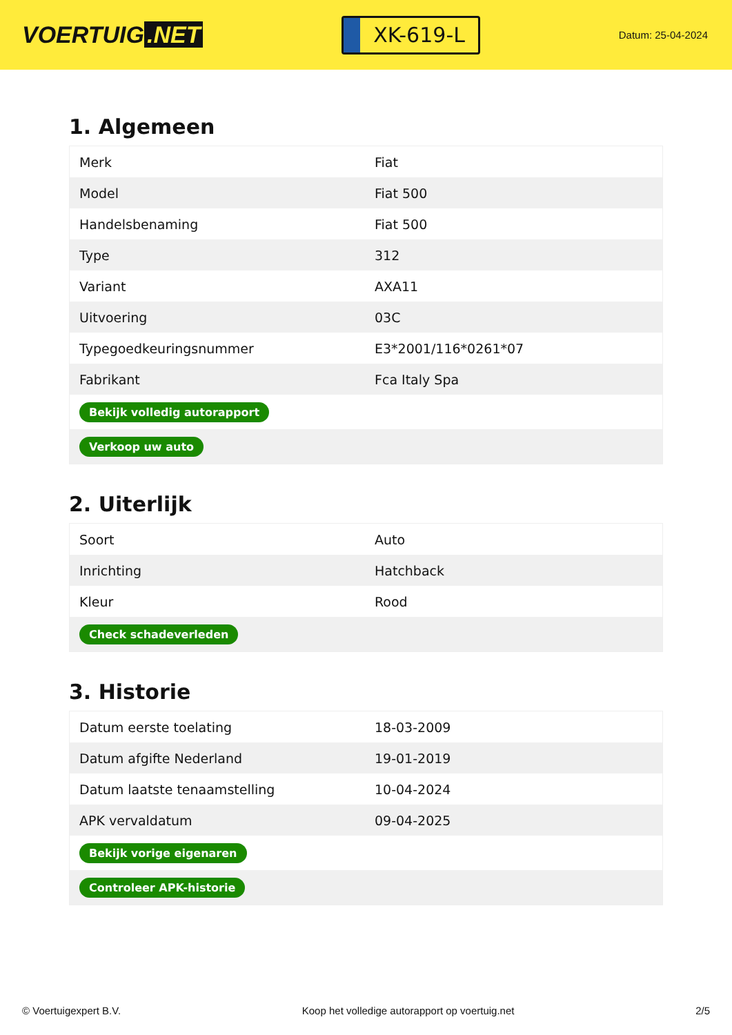VOERTUIG.NET
XK-619-L
Datum: 25-04-2024
1. Algemeen
| Merk | Fiat |
| Model | Fiat 500 |
| Handelsbenaming | Fiat 500 |
| Type | 312 |
| Variant | AXA11 |
| Uitvoering | 03C |
| Typegoedkeuringsnummer | E3*2001/116*0261*07 |
| Fabrikant | Fca Italy Spa |
| Bekijk volledig autorapport | |
| Verkoop uw auto | |
2. Uiterlijk
| Soort | Auto |
| Inrichting | Hatchback |
| Kleur | Rood |
| Check schadeverleden | |
3. Historie
| Datum eerste toelating | 18-03-2009 |
| Datum afgifte Nederland | 19-01-2019 |
| Datum laatste tenaamstelling | 10-04-2024 |
| APK vervaldatum | 09-04-2025 |
| Bekijk vorige eigenaren | |
| Controleer APK-historie | |
© Voertuigexpert B.V. Koop het volledige autorapport op voertuig.net 2/5